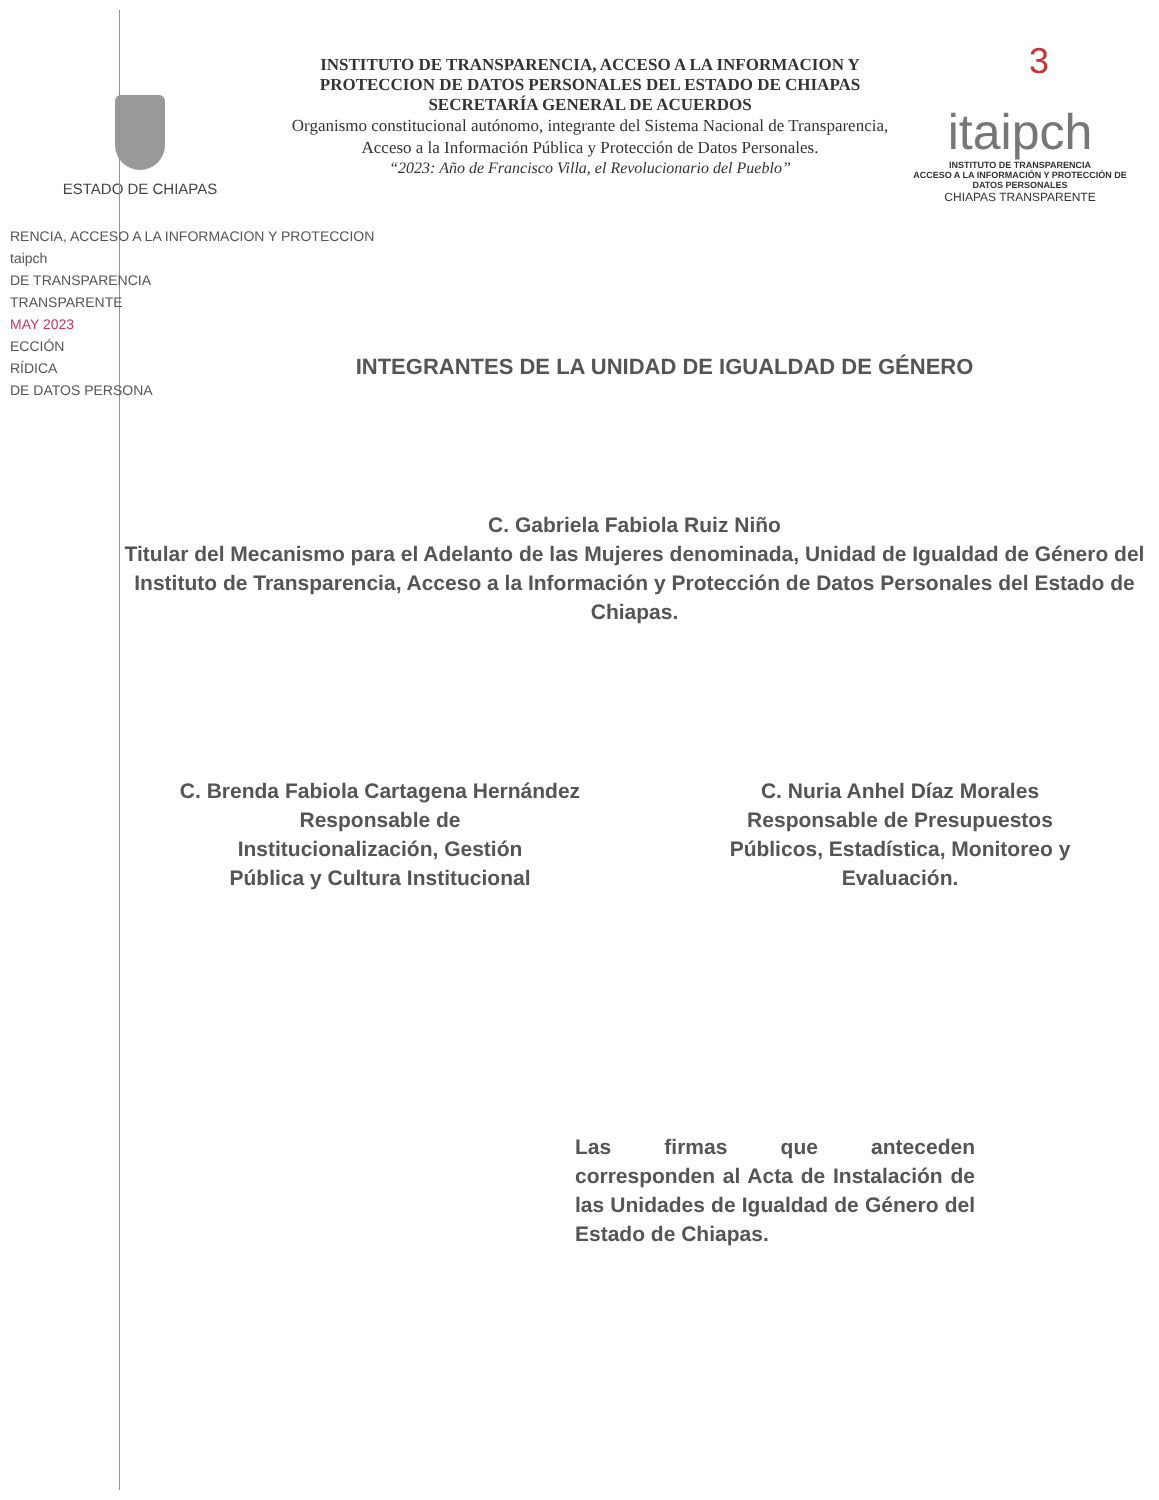3
ESTADO DE CHIAPAS
INSTITUTO DE TRANSPARENCIA, ACCESO A LA INFORMACION Y PROTECCION DE DATOS PERSONALES DEL ESTADO DE CHIAPAS
SECRETARÍA GENERAL DE ACUERDOS
Organismo constitucional autónomo, integrante del Sistema Nacional de Transparencia, Acceso a la Información Pública y Protección de Datos Personales.
“2023: Año de Francisco Villa, el Revolucionario del Pueblo”
itaipch
INSTITUTO DE TRANSPARENCIA
ACCESO A LA INFORMACIÓN Y PROTECCIÓN DE DATOS PERSONALES
CHIAPAS TRANSPARENTE
RENCIA, ACCESO A LA INFORMACION Y PROTECCION
taipch
DE TRANSPARENCIA
TRANSPARENTE
MAY 2023
ECCIÓN
RÍDICA
DE DATOS PERSONA
INTEGRANTES DE LA UNIDAD DE IGUALDAD DE GÉNERO
C. Gabriela Fabiola Ruiz Niño
Titular del Mecanismo para el Adelanto de las Mujeres denominada, Unidad de Igualdad de Género del Instituto de Transparencia, Acceso a la Información y Protección de Datos Personales del Estado de Chiapas.
C. Brenda Fabiola Cartagena Hernández
Responsable de
Institucionalización, Gestión
Pública y Cultura Institucional
C. Nuria Anhel Díaz Morales
Responsable de Presupuestos Públicos, Estadística, Monitoreo y Evaluación.
Las firmas que anteceden corresponden al Acta de Instalación de las Unidades de Igualdad de Género del Estado de Chiapas.